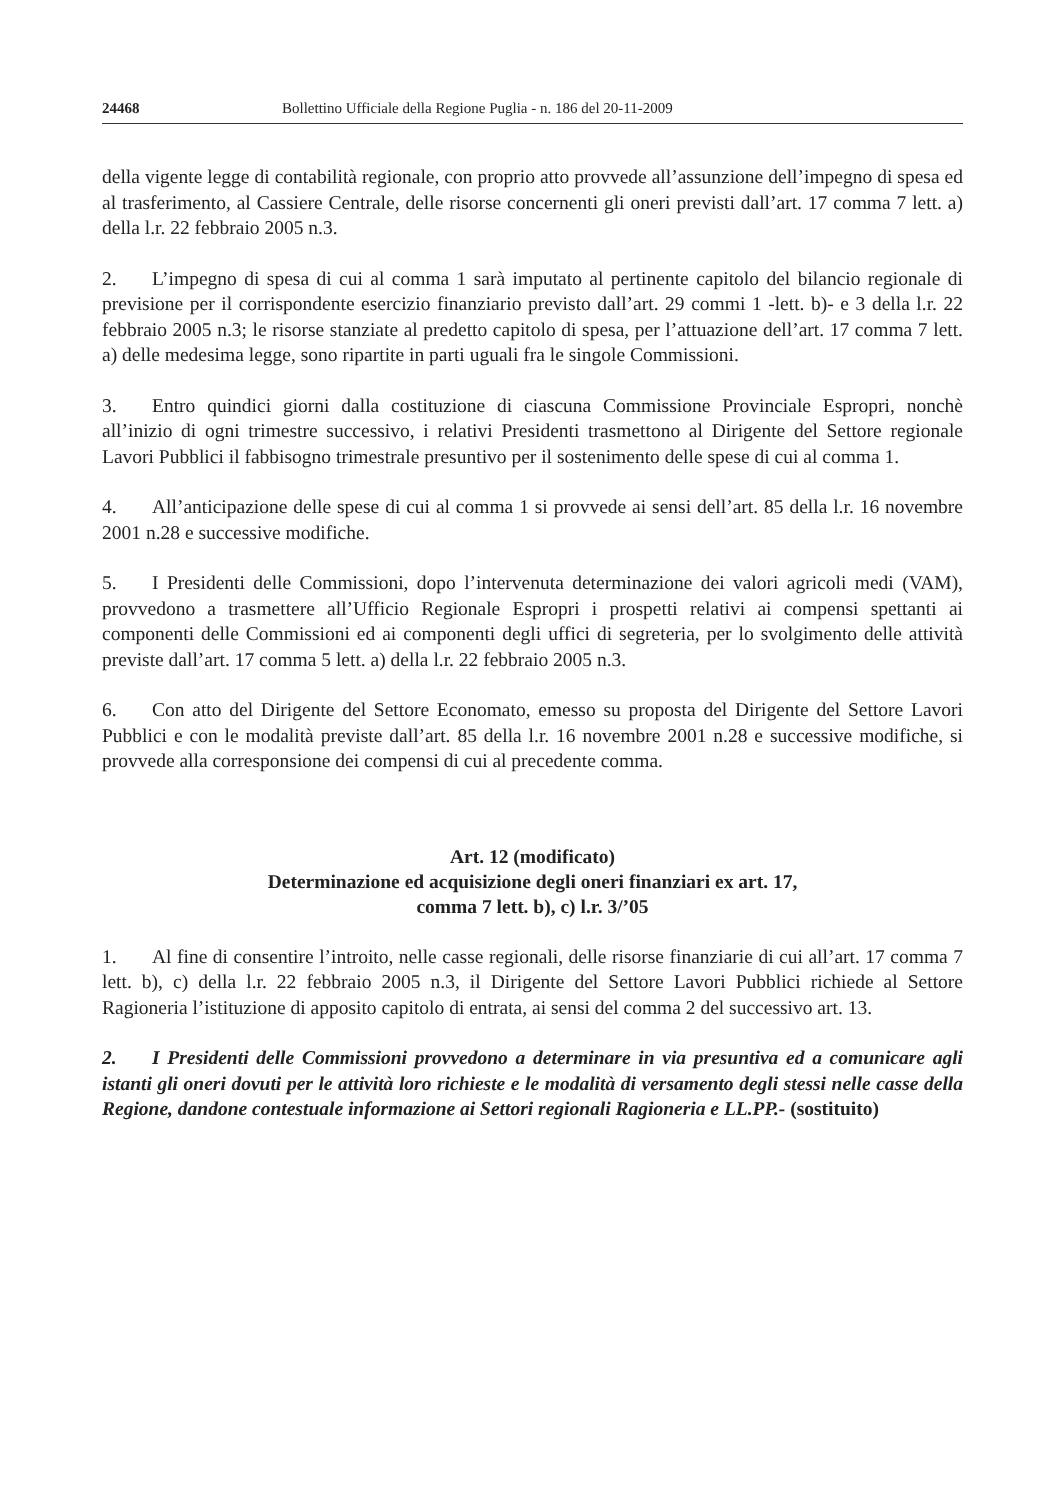24468 Bollettino Ufficiale della Regione Puglia - n. 186 del 20-11-2009
della vigente legge di contabilità regionale, con proprio atto provvede all’assunzione dell’impegno di spesa ed al trasferimento, al Cassiere Centrale, delle risorse concernenti gli oneri previsti dall’art. 17 comma 7 lett. a) della l.r. 22 febbraio 2005 n.3.
2. L’impegno di spesa di cui al comma 1 sarà imputato al pertinente capitolo del bilancio regionale di previsione per il corrispondente esercizio finanziario previsto dall’art. 29 commi 1 -lett. b)- e 3 della l.r. 22 febbraio 2005 n.3; le risorse stanziate al predetto capitolo di spesa, per l’attuazione dell’art. 17 comma 7 lett. a) delle medesima legge, sono ripartite in parti uguali fra le singole Commissioni.
3. Entro quindici giorni dalla costituzione di ciascuna Commissione Provinciale Espropri, nonchè all’inizio di ogni trimestre successivo, i relativi Presidenti trasmettono al Dirigente del Settore regionale Lavori Pubblici il fabbisogno trimestrale presuntivo per il sostenimento delle spese di cui al comma 1.
4. All’anticipazione delle spese di cui al comma 1 si provvede ai sensi dell’art. 85 della l.r. 16 novembre 2001 n.28 e successive modifiche.
5. I Presidenti delle Commissioni, dopo l’intervenuta determinazione dei valori agricoli medi (VAM), provvedono a trasmettere all’Ufficio Regionale Espropri i prospetti relativi ai compensi spettanti ai componenti delle Commissioni ed ai componenti degli uffici di segreteria, per lo svolgimento delle attività previste dall’art. 17 comma 5 lett. a) della l.r. 22 febbraio 2005 n.3.
6. Con atto del Dirigente del Settore Economato, emesso su proposta del Dirigente del Settore Lavori Pubblici e con le modalità previste dall’art. 85 della l.r. 16 novembre 2001 n.28 e successive modifiche, si provvede alla corresponsione dei compensi di cui al precedente comma.
Art. 12 (modificato)
Determinazione ed acquisizione degli oneri finanziari ex art. 17,
comma 7 lett. b), c) l.r. 3/’05
1. Al fine di consentire l’introito, nelle casse regionali, delle risorse finanziarie di cui all’art. 17 comma 7 lett. b), c) della l.r. 22 febbraio 2005 n.3, il Dirigente del Settore Lavori Pubblici richiede al Settore Ragioneria l’istituzione di apposito capitolo di entrata, ai sensi del comma 2 del successivo art. 13.
2. I Presidenti delle Commissioni provvedono a determinare in via presuntiva ed a comunicare agli istanti gli oneri dovuti per le attività loro richieste e le modalità di versamento degli stessi nelle casse della Regione, dandone contestuale informazione ai Settori regionali Ragioneria e LL.PP.- (sostituito)